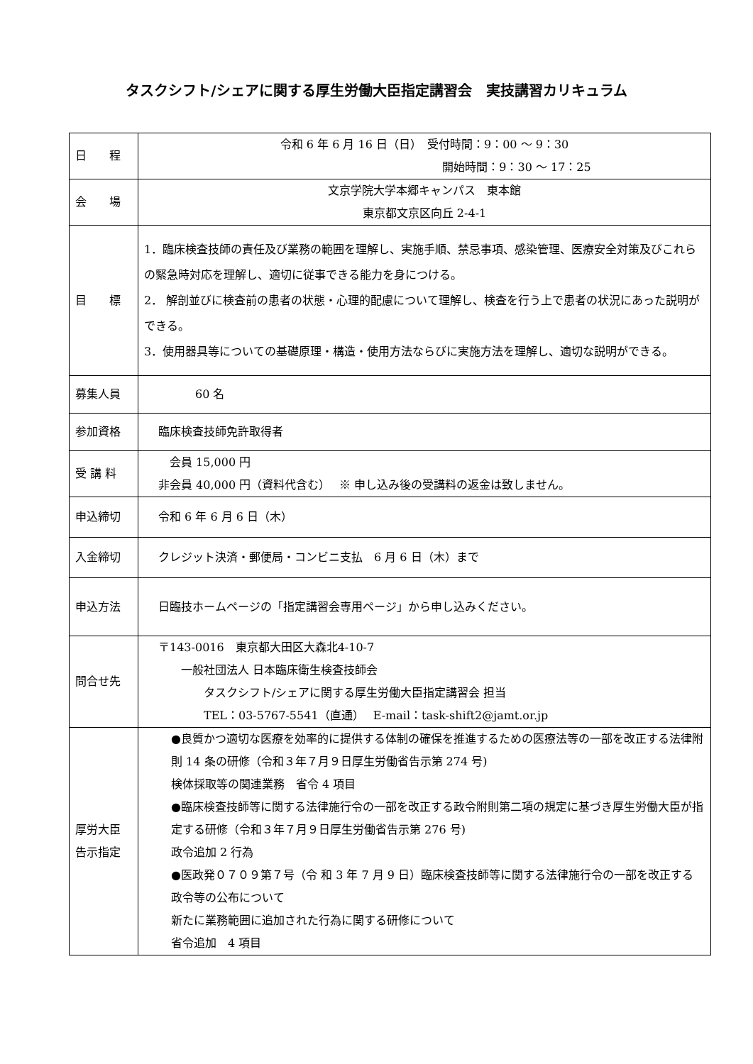タスクシフト/シェアに関する厚生労働大臣指定講習会　実技講習カリキュラム
| 日 程 | 令和 6 年 6 月 16 日（日） 受付時間：9：00 ～ 9：30 開始時間：9：30 ～ 17：25 |
| 会 場 | 文京学院大学本郷キャンパス 東本館 東京都文京区向丘 2-4-1 |
| 目 標 | 1．臨床検査技師の責任及び業務の範囲を理解し、実施手順、禁忌事項、感染管理、医療安全対策及びこれらの緊急時対応を理解し、適切に従事できる能力を身につける。 2． 解剖並びに検査前の患者の状態・心理的配慮について理解し、検査を行う上で患者の状況にあった説明ができる。 3．使用器具等についての基礎原理・構造・使用方法ならびに実施方法を理解し、適切な説明ができる。 |
| 募集人員 | 60 名 |
| 参加資格 | 臨床検査技師免許取得者 |
| 受 講 料 | 会員 15,000 円 非会員 40,000 円（資料代含む） ※ 申し込み後の受講料の返金は致しません。 |
| 申込締切 | 令和 6 年 6 月 6 日（木） |
| 入金締切 | クレジット決済・郵便局・コンビニ支払 6 月 6 日（木）まで |
| 申込方法 | 日臨技ホームページの「指定講習会専用ページ」から申し込みください。 |
| 問合せ先 | 〒143-0016 東京都大田区大森北4-10-7 一般社団法人 日本臨床衛生検査技師会 タスクシフト/シェアに関する厚生労働大臣指定講習会 担当 TEL：03-5767-5541（直通） E-mail：task-shift2@jamt.or.jp |
| 厚労大臣 告示指定 | ●良質かつ適切な医療を効率的に提供する体制の確保を推進するための医療法等の一部を改正する法律附則 14 条の研修（令和３年７月９日厚生労働省告示第 274 号) 検体採取等の関連業務 省令 4 項目 ●臨床検査技師等に関する法律施行令の一部を改正する政令附則第二項の規定に基づき厚生労働大臣が指定する研修（令和３年７月９日厚生労働省告示第 276 号) 政令追加 2 行為 ●医政発０７０９第７号（令 和 3 年 7 月 9 日）臨床検査技師等に関する法律施行令の一部を改正する政令等の公布について 新たに業務範囲に追加された行為に関する研修について 省令追加 4 項目 |